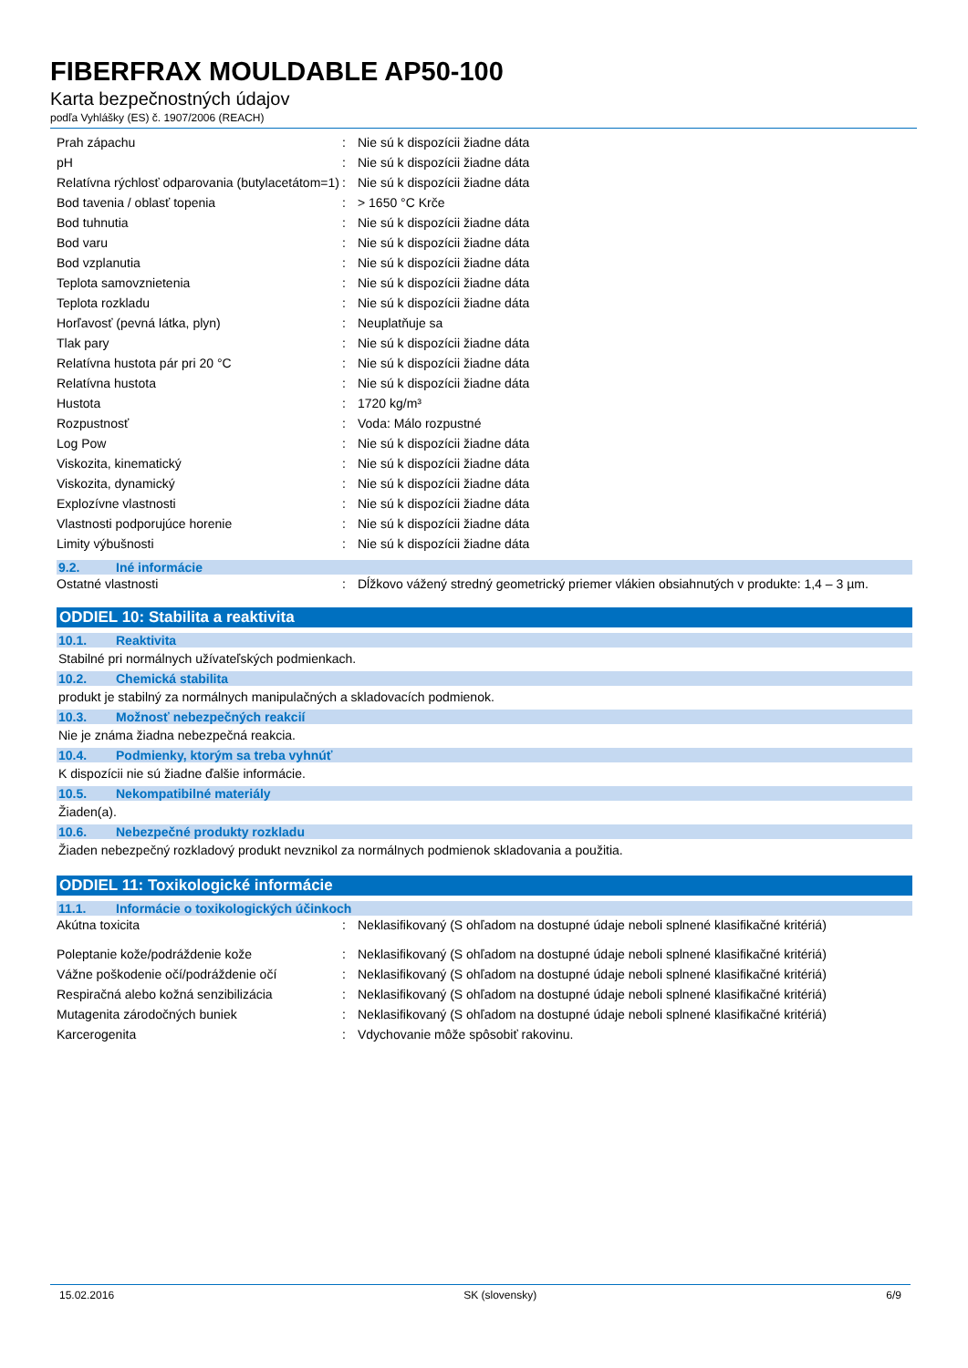FIBERFRAX MOULDABLE AP50-100
Karta bezpečnostných údajov
podľa Vyhlášky (ES) č. 1907/2006 (REACH)
| Prah zápachu | : | Nie sú k dispozícii žiadne dáta |
| pH | : | Nie sú k dispozícii žiadne dáta |
| Relatívna rýchlosť odparovania (butylacetátom=1) | : | Nie sú k dispozícii žiadne dáta |
| Bod tavenia / oblasť topenia | : | > 1650 °C Krče |
| Bod tuhnutia | : | Nie sú k dispozícii žiadne dáta |
| Bod varu | : | Nie sú k dispozícii žiadne dáta |
| Bod vzplanutia | : | Nie sú k dispozícii žiadne dáta |
| Teplota samovznietenia | : | Nie sú k dispozícii žiadne dáta |
| Teplota rozkladu | : | Nie sú k dispozícii žiadne dáta |
| Horľavosť (pevná látka, plyn) | : | Neuplatňuje sa |
| Tlak pary | : | Nie sú k dispozícii žiadne dáta |
| Relatívna hustota pár pri 20 °C | : | Nie sú k dispozícii žiadne dáta |
| Relatívna hustota | : | Nie sú k dispozícii žiadne dáta |
| Hustota | : | 1720 kg/m³ |
| Rozpustnosť | : | Voda: Málo rozpustné |
| Log Pow | : | Nie sú k dispozícii žiadne dáta |
| Viskozita, kinematický | : | Nie sú k dispozícii žiadne dáta |
| Viskozita, dynamický | : | Nie sú k dispozícii žiadne dáta |
| Explozívne vlastnosti | : | Nie sú k dispozícii žiadne dáta |
| Vlastnosti podporujúce horenie | : | Nie sú k dispozícii žiadne dáta |
| Limity výbušnosti | : | Nie sú k dispozícii žiadne dáta |
9.2. Iné informácie
| Ostatné vlastnosti | : | Dĺžkovo vážený stredný geometrický priemer vlákien obsiahnutých v produkte: 1,4 – 3 µm. |
ODDIEL 10: Stabilita a reaktivita
10.1. Reaktivita
Stabilné pri normálnych užívateľských podmienkach.
10.2. Chemická stabilita
produkt je stabilný za normálnych manipulačných a skladovacích podmienok.
10.3. Možnosť nebezpečných reakcií
Nie je známa žiadna nebezpečná reakcia.
10.4. Podmienky, ktorým sa treba vyhnúť
K dispozícii nie sú žiadne ďalšie informácie.
10.5. Nekompatibilné materiály
Žiaden(a).
10.6. Nebezpečné produkty rozkladu
Žiaden nebezpečný rozkladový produkt nevznikol za normálnych podmienok skladovania a použitia.
ODDIEL 11: Toxikologické informácie
11.1. Informácie o toxikologických účinkoch
| Akútna toxicita | : | Neklasifikovaný (S ohľadom na dostupné údaje neboli splnené klasifikačné kritériá) |
| Poleptanie kože/podráždenie kože | : | Neklasifikovaný (S ohľadom na dostupné údaje neboli splnené klasifikačné kritériá) |
| Vážne poškodenie očí/podráždenie očí | : | Neklasifikovaný (S ohľadom na dostupné údaje neboli splnené klasifikačné kritériá) |
| Respiračná alebo kožná senzibilizácia | : | Neklasifikovaný (S ohľadom na dostupné údaje neboli splnené klasifikačné kritériá) |
| Mutagenita zárodočných buniek | : | Neklasifikovaný (S ohľadom na dostupné údaje neboli splnené klasifikačné kritériá) |
| Karcerogenita | : | Vdychovanie môže spôsobiť rakovinu. |
15.02.2016 SK (slovensky) 6/9